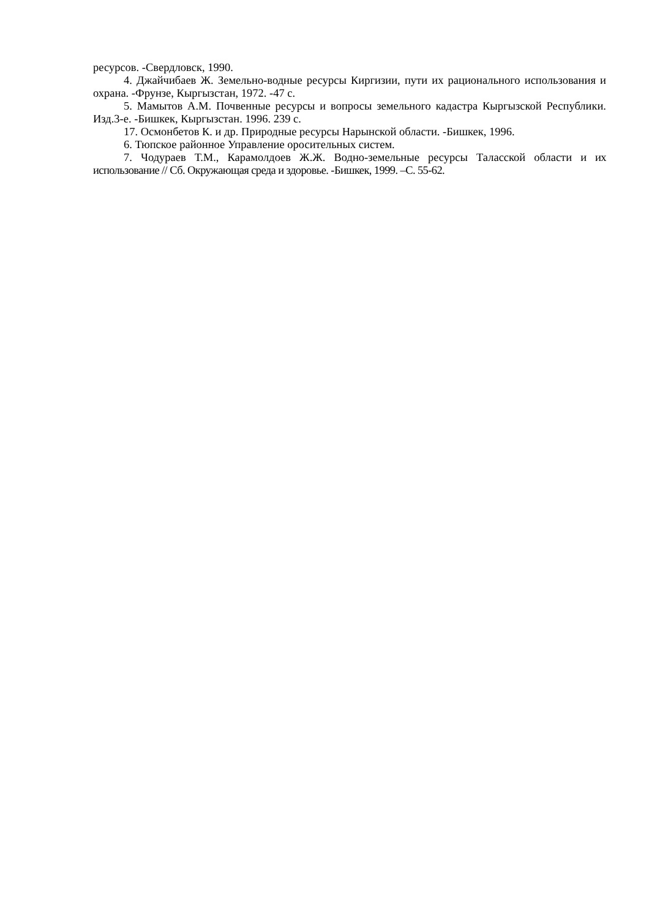ресурсов. -Свердловск, 1990.
4. Джайчибаев Ж. Земельно-водные ресурсы Киргизии, пути их рационального использования и охрана. -Фрунзе, Кыргызстан, 1972. -47 с.
5. Мамытов А.М. Почвенные ресурсы и вопросы земельного кадастра Кыргызской Республики. Изд.3-е. -Бишкек, Кыргызстан. 1996. 239 с.
17. Осмонбетов К. и др. Природные ресурсы Нарынской области. -Бишкек, 1996.
6. Тюпское районное Управление оросительных систем.
7. Чодураев Т.М., Карамолдоев Ж.Ж. Водно-земельные ресурсы Таласской области и их использование // Сб. Окружающая среда и здоровье. -Бишкек, 1999. –С. 55-62.